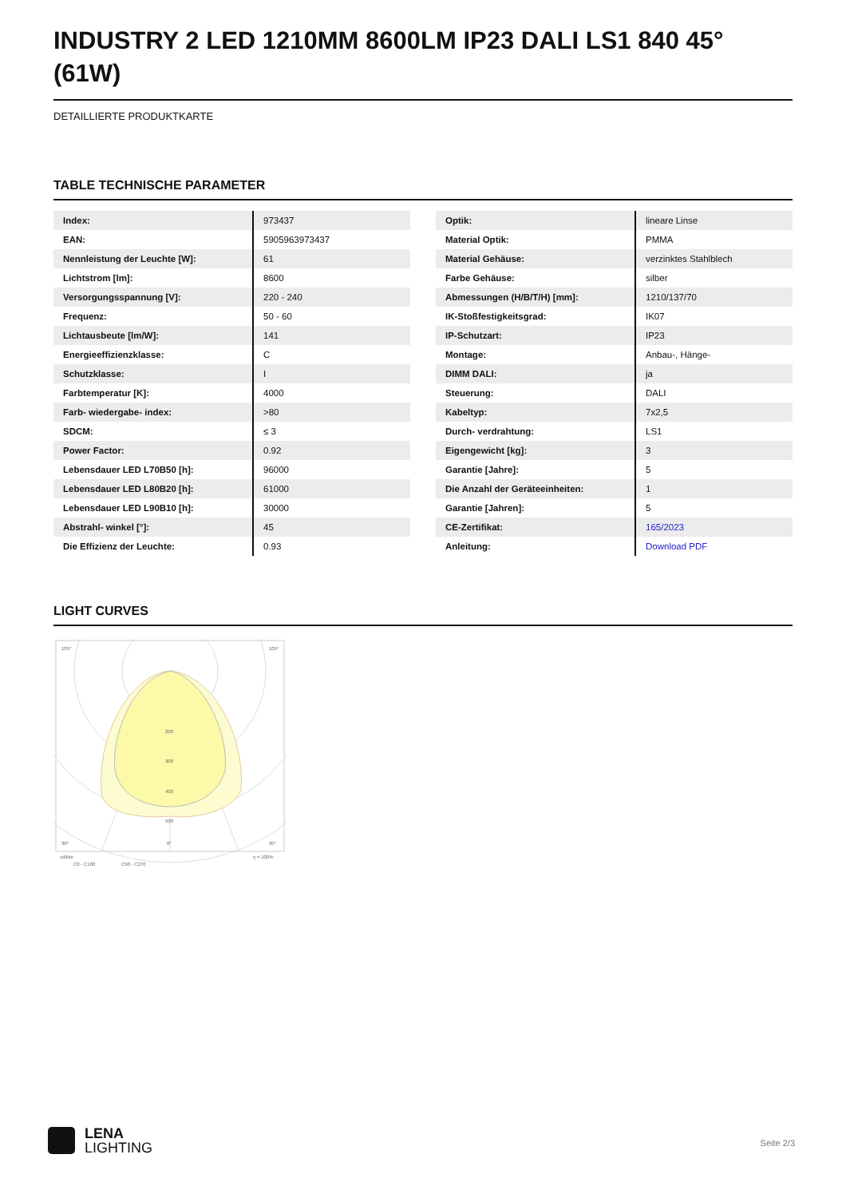INDUSTRY 2 LED 1210MM 8600LM IP23 DALI LS1 840 45° (61W)
DETAILLIERTE PRODUKTKARTE
TABLE TECHNISCHE PARAMETER
| Index: | 973437 |
| EAN: | 5905963973437 |
| Nennleistung der Leuchte [W]: | 61 |
| Lichtstrom [lm]: | 8600 |
| Versorgungsspannung [V]: | 220 - 240 |
| Frequenz: | 50 - 60 |
| Lichtausbeute [lm/W]: | 141 |
| Energieeffizienzklasse: | C |
| Schutzklasse: | I |
| Farbtemperatur [K]: | 4000 |
| Farb- wiedergabe- index: | >80 |
| SDCM: | ≤ 3 |
| Power Factor: | 0.92 |
| Lebensdauer LED L70B50 [h]: | 96000 |
| Lebensdauer LED L80B20 [h]: | 61000 |
| Lebensdauer LED L90B10 [h]: | 30000 |
| Abstrahl- winkel [°]: | 45 |
| Die Effizienz der Leuchte: | 0.93 |
| Optik: | lineare Linse |
| Material Optik: | PMMA |
| Material Gehäuse: | verzinktes Stahlblech |
| Farbe Gehäuse: | silber |
| Abmessungen (H/B/T/H) [mm]: | 1210/137/70 |
| IK-Stoßfestigkeitsgrad: | IK07 |
| IP-Schutzart: | IP23 |
| Montage: | Anbau-, Hänge- |
| DIMM DALI: | ja |
| Steuerung: | DALI |
| Kabeltyp: | 7x2,5 |
| Durch- verdrahtung: | LS1 |
| Eigengewicht [kg]: | 3 |
| Garantie [Jahre]: | 5 |
| Die Anzahl der Geräteeinheiten: | 1 |
| Garantie [Jahren]: | 5 |
| CE-Zertifikat: | 165/2023 |
| Anleitung: | Download PDF |
LIGHT CURVES
105°
105°
30°
30°
0°
200
300
400
500
cd/klm
η = 100%
C0 - C180
C90 - C270
LENA
LIGHTING
Seite 2/3